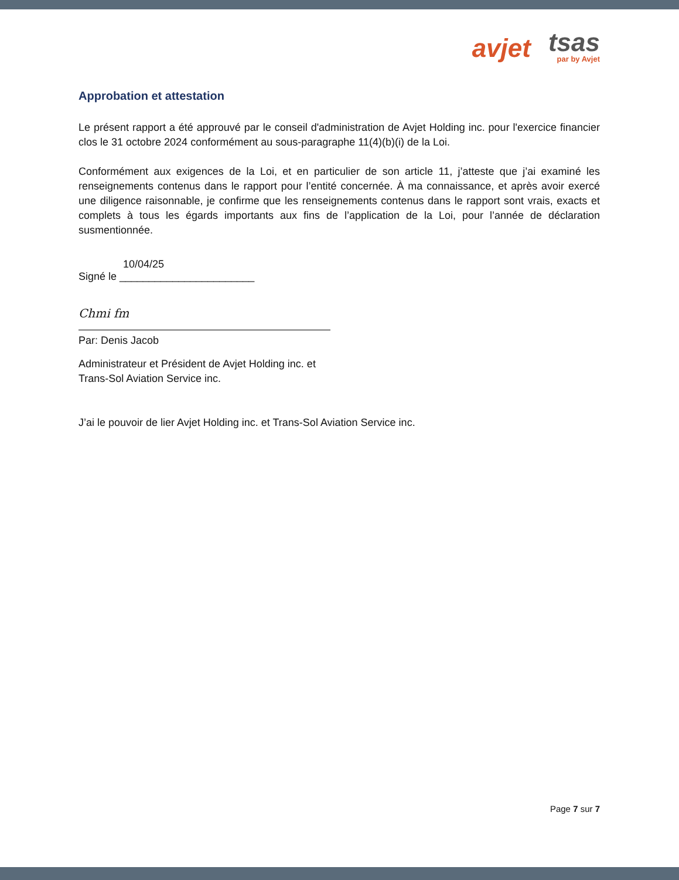avjet
tsas
par by Avjet
Approbation et attestation
Le présent rapport a été approuvé par le conseil d'administration de Avjet Holding inc. pour l'exercice financier clos le 31 octobre 2024 conformément au sous-paragraphe 11(4)(b)(i) de la Loi.
Conformément aux exigences de la Loi, et en particulier de son article 11, j’atteste que j’ai examiné les renseignements contenus dans le rapport pour l’entité concernée. À ma connaissance, et après avoir exercé une diligence raisonnable, je confirme que les renseignements contenus dans le rapport sont vrais, exacts et complets à tous les égards importants aux fins de l’application de la Loi, pour l’année de déclaration susmentionnée.
10/04/25
Signé le _______________________
Chmi fm
Par: Denis Jacob
Administrateur et Président de Avjet Holding inc. et
Trans-Sol Aviation Service inc.
J’ai le pouvoir de lier Avjet Holding inc. et Trans-Sol Aviation Service inc.
Page 7 sur 7